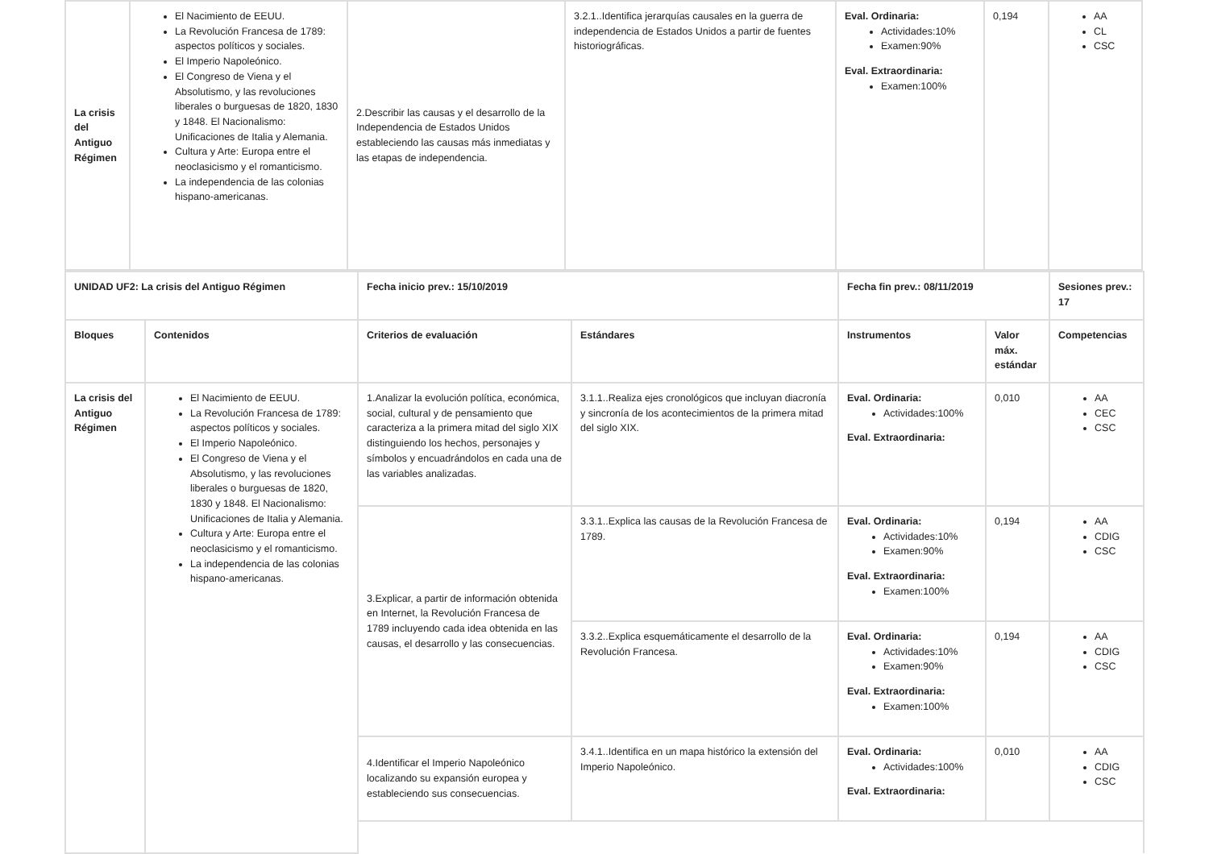| La crisis del Antiguo Régimen | El Nacimiento de EEUU. La Revolución Francesa de 1789: aspectos políticos y sociales. El Imperio Napoleónico. El Congreso de Viena y el Absolutismo, y las revoluciones liberales o burguesas de 1820, 1830 y 1848. El Nacionalismo: Unificaciones de Italia y Alemania. Cultura y Arte: Europa entre el neoclasicismo y el romanticismo. La independencia de las colonias hispano-americanas. | 2.Describir las causas y el desarrollo de la Independencia de Estados Unidos estableciendo las causas más inmediatas y las etapas de independencia. | 3.2.1..Identifica jerarquías causales en la guerra de independencia de Estados Unidos a partir de fuentes historiográficas. | Eval. Ordinaria: Actividades:10% Examen:90% Eval. Extraordinaria: Examen:100% | 0,194 | AA CL CSC |
| UNIDAD UF2: La crisis del Antiguo Régimen | | Fecha inicio prev.: 15/10/2019 | | Fecha fin prev.: 08/11/2019 | | Sesiones prev.: 17 |
| --- | --- | --- | --- | --- | --- | --- |
| Bloques | Contenidos | Criterios de evaluación | Estándares | Instrumentos | Valor máx. estándar | Competencias |
| La crisis del Antiguo Régimen | El Nacimiento de EEUU. La Revolución Francesa de 1789: aspectos políticos y sociales. El Imperio Napoleónico. El Congreso de Viena y el Absolutismo, y las revoluciones liberales o burguesas de 1820, 1830 y 1848. El Nacionalismo: Unificaciones de Italia y Alemania. Cultura y Arte: Europa entre el neoclasicismo y el romanticismo. La independencia de las colonias hispano-americanas. | 1.Analizar la evolución política, económica, social, cultural y de pensamiento que caracteriza a la primera mitad del siglo XIX distinguiendo los hechos, personajes y símbolos y encuadrándolos en cada una de las variables analizadas. | 3.1.1..Realiza ejes cronológicos que incluyan diacronía y sincronía de los acontecimientos de la primera mitad del siglo XIX. | Eval. Ordinaria: Actividades:100% Eval. Extraordinaria: | 0,010 | AA CEC CSC |
| | | 3.Explicar, a partir de información obtenida en Internet, la Revolución Francesa de 1789 incluyendo cada idea obtenida en las causas, el desarrollo y las consecuencias. | 3.3.1..Explica las causas de la Revolución Francesa de 1789. | Eval. Ordinaria: Actividades:10% Examen:90% Eval. Extraordinaria: Examen:100% | 0,194 | AA CDIG CSC |
| | | | 3.3.2..Explica esquemáticamente el desarrollo de la Revolución Francesa. | Eval. Ordinaria: Actividades:10% Examen:90% Eval. Extraordinaria: Examen:100% | 0,194 | AA CDIG CSC |
| | | 4.Identificar el Imperio Napoleónico localizando su expansión europea y estableciendo sus consecuencias. | 3.4.1..Identifica en un mapa histórico la extensión del Imperio Napoleónico. | Eval. Ordinaria: Actividades:100% Eval. Extraordinaria: | 0,010 | AA CDIG CSC |